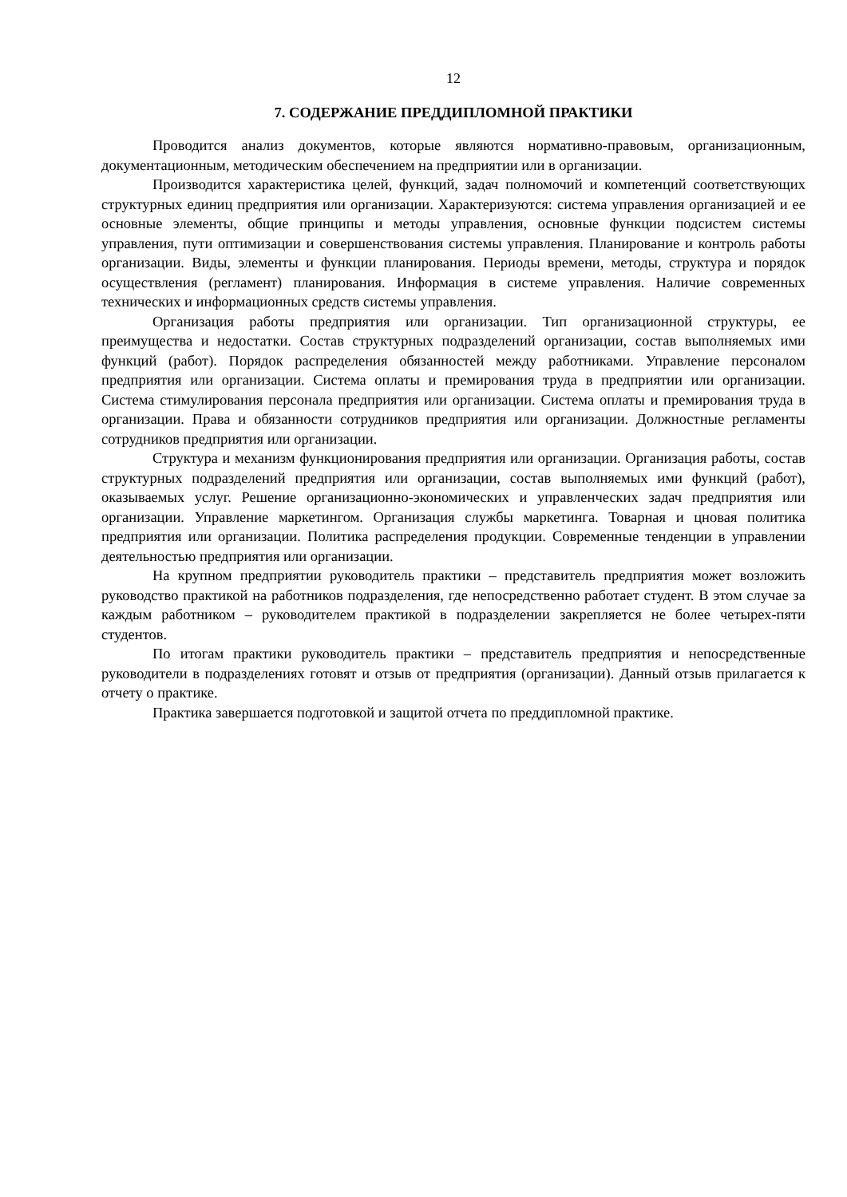12
7. СОДЕРЖАНИЕ ПРЕДДИПЛОМНОЙ ПРАКТИКИ
Проводится анализ документов, которые являются нормативно-правовым, организационным, документационным, методическим обеспечением на предприятии или в организации.
Производится характеристика целей, функций, задач полномочий и компетенций соответствующих структурных единиц предприятия или организации. Характеризуются: система управления организацией и ее основные элементы, общие принципы и методы управления, основные функции подсистем системы управления, пути оптимизации и совершенствования системы управления. Планирование и контроль работы организации. Виды, элементы и функции планирования. Периоды времени, методы, структура и порядок осуществления (регламент) планирования. Информация в системе управления. Наличие современных технических и информационных средств системы управления.
Организация работы предприятия или организации. Тип организационной структуры, ее преимущества и недостатки. Состав структурных подразделений организации, состав выполняемых ими функций (работ). Порядок распределения обязанностей между работниками. Управление персоналом предприятия или организации. Система оплаты и премирования труда в предприятии или организации. Система стимулирования персонала предприятия или организации. Система оплаты и премирования труда в организации. Права и обязанности сотрудников предприятия или организации. Должностные регламенты сотрудников предприятия или организации.
Структура и механизм функционирования предприятия или организации. Организация работы, состав структурных подразделений предприятия или организации, состав выполняемых ими функций (работ), оказываемых услуг. Решение организационно-экономических и управленческих задач предприятия или организации. Управление маркетингом. Организация службы маркетинга. Товарная и цновая политика предприятия или организации. Политика распределения продукции. Современные тенденции в управлении деятельностью предприятия или организации.
На крупном предприятии руководитель практики – представитель предприятия может возложить руководство практикой на работников подразделения, где непосредственно работает студент. В этом случае за каждым работником – руководителем практикой в подразделении закрепляется не более четырех-пяти студентов.
По итогам практики руководитель практики – представитель предприятия и непосредственные руководители в подразделениях готовят и отзыв от предприятия (организации). Данный отзыв прилагается к отчету о практике.
Практика завершается подготовкой и защитой отчета по преддипломной практике.